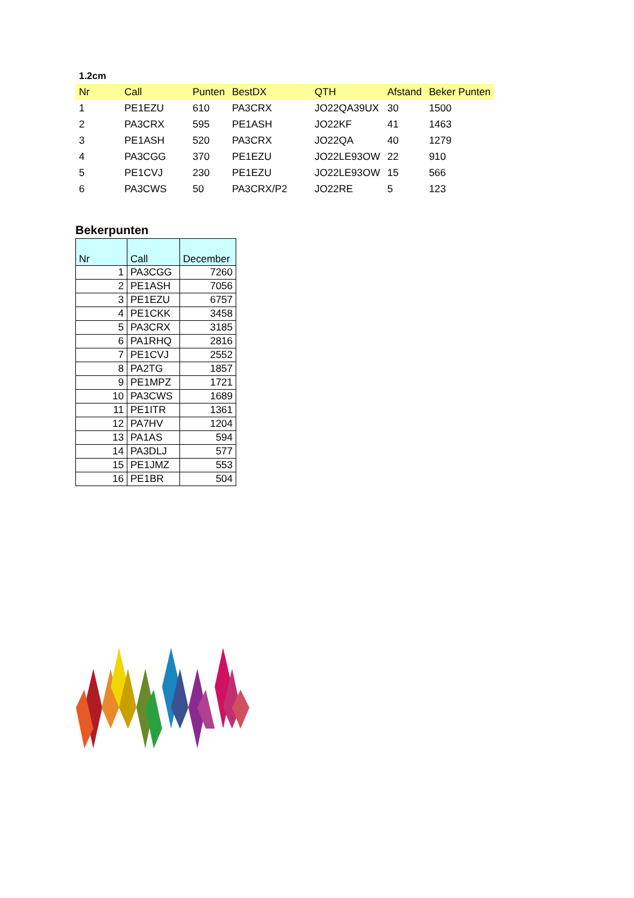1.2cm
| Nr | Call | Punten | BestDX | QTH | Afstand | Beker Punten |
| --- | --- | --- | --- | --- | --- | --- |
| 1 | PE1EZU | 610 | PA3CRX | JO22QA39UX | 30 | 1500 |
| 2 | PA3CRX | 595 | PE1ASH | JO22KF | 41 | 1463 |
| 3 | PE1ASH | 520 | PA3CRX | JO22QA | 40 | 1279 |
| 4 | PA3CGG | 370 | PE1EZU | JO22LE93OW | 22 | 910 |
| 5 | PE1CVJ | 230 | PE1EZU | JO22LE93OW | 15 | 566 |
| 6 | PA3CWS | 50 | PA3CRX/P2 | JO22RE | 5 | 123 |
Bekerpunten
| Nr | Call | December |
| --- | --- | --- |
| 1 | PA3CGG | 7260 |
| 2 | PE1ASH | 7056 |
| 3 | PE1EZU | 6757 |
| 4 | PE1CKK | 3458 |
| 5 | PA3CRX | 3185 |
| 6 | PA1RHQ | 2816 |
| 7 | PE1CVJ | 2552 |
| 8 | PA2TG | 1857 |
| 9 | PE1MPZ | 1721 |
| 10 | PA3CWS | 1689 |
| 11 | PE1ITR | 1361 |
| 12 | PA7HV | 1204 |
| 13 | PA1AS | 594 |
| 14 | PA3DLJ | 577 |
| 15 | PE1JMZ | 553 |
| 16 | PE1BR | 504 |